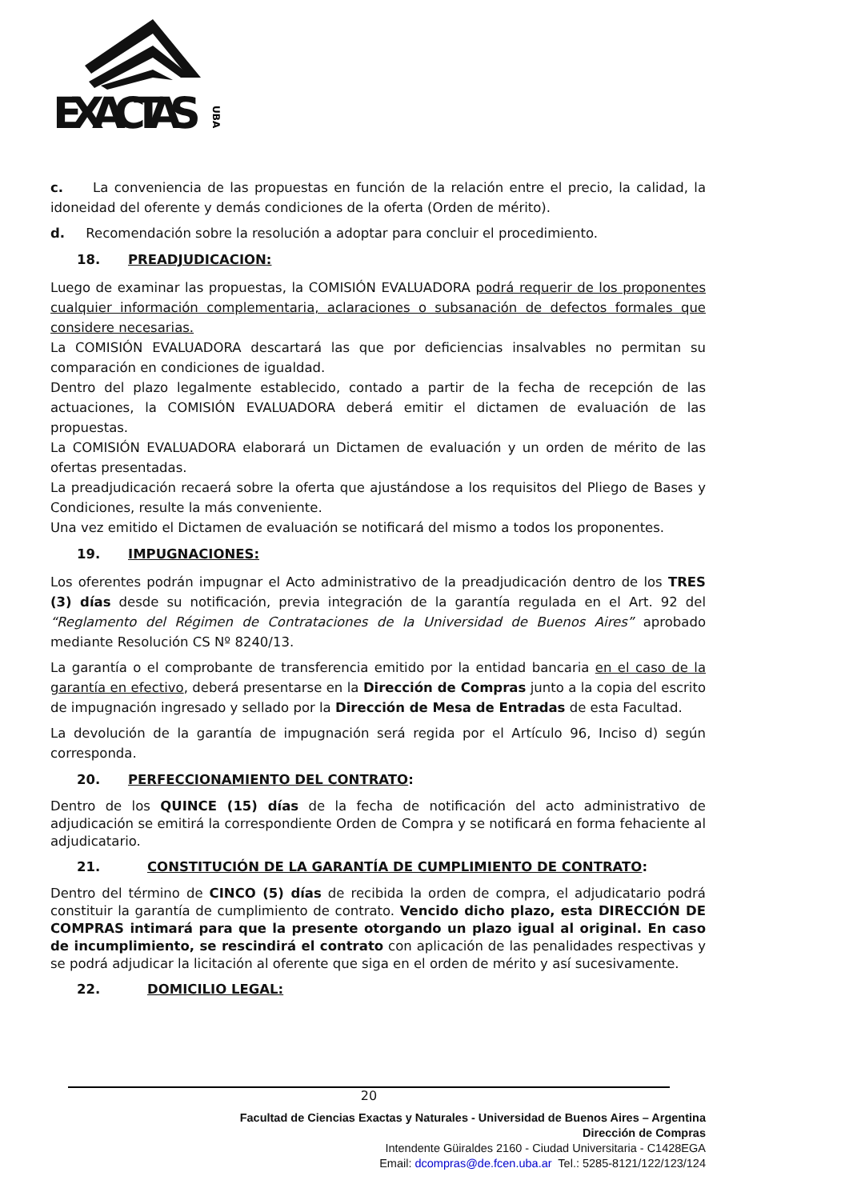EXACTAS
UBA
c. La conveniencia de las propuestas en función de la relación entre el precio, la calidad, la idoneidad del oferente y demás condiciones de la oferta (Orden de mérito).
d. Recomendación sobre la resolución a adoptar para concluir el procedimiento.
18. PREADJUDICACION:
Luego de examinar las propuestas, la COMISIÓN EVALUADORA podrá requerir de los proponentes cualquier información complementaria, aclaraciones o subsanación de defectos formales que considere necesarias.
La COMISIÓN EVALUADORA descartará las que por deficiencias insalvables no permitan su comparación en condiciones de igualdad.
Dentro del plazo legalmente establecido, contado a partir de la fecha de recepción de las actuaciones, la COMISIÓN EVALUADORA deberá emitir el dictamen de evaluación de las propuestas.
La COMISIÓN EVALUADORA elaborará un Dictamen de evaluación y un orden de mérito de las ofertas presentadas.
La preadjudicación recaerá sobre la oferta que ajustándose a los requisitos del Pliego de Bases y Condiciones, resulte la más conveniente.
Una vez emitido el Dictamen de evaluación se notificará del mismo a todos los proponentes.
19. IMPUGNACIONES:
Los oferentes podrán impugnar el Acto administrativo de la preadjudicación dentro de los TRES (3) días desde su notificación, previa integración de la garantía regulada en el Art. 92 del “Reglamento del Régimen de Contrataciones de la Universidad de Buenos Aires” aprobado mediante Resolución CS Nº 8240/13.
La garantía o el comprobante de transferencia emitido por la entidad bancaria en el caso de la garantía en efectivo, deberá presentarse en la Dirección de Compras junto a la copia del escrito de impugnación ingresado y sellado por la Dirección de Mesa de Entradas de esta Facultad.
La devolución de la garantía de impugnación será regida por el Artículo 96, Inciso d) según corresponda.
20. PERFECCIONAMIENTO DEL CONTRATO:
Dentro de los QUINCE (15) días de la fecha de notificación del acto administrativo de adjudicación se emitirá la correspondiente Orden de Compra y se notificará en forma fehaciente al adjudicatario.
21. CONSTITUCIÓN DE LA GARANTÍA DE CUMPLIMIENTO DE CONTRATO:
Dentro del término de CINCO (5) días de recibida la orden de compra, el adjudicatario podrá constituir la garantía de cumplimiento de contrato. Vencido dicho plazo, esta DIRECCIÓN DE COMPRAS intimará para que la presente otorgando un plazo igual al original. En caso de incumplimiento, se rescindirá el contrato con aplicación de las penalidades respectivas y se podrá adjudicar la licitación al oferente que siga en el orden de mérito y así sucesivamente.
22. DOMICILIO LEGAL:
20
Facultad de Ciencias Exactas y Naturales - Universidad de Buenos Aires – Argentina
Dirección de Compras
Intendente Güiraldes 2160 - Ciudad Universitaria - C1428EGA
Email: dcompras@de.fcen.uba.ar Tel.: 5285-8121/122/123/124